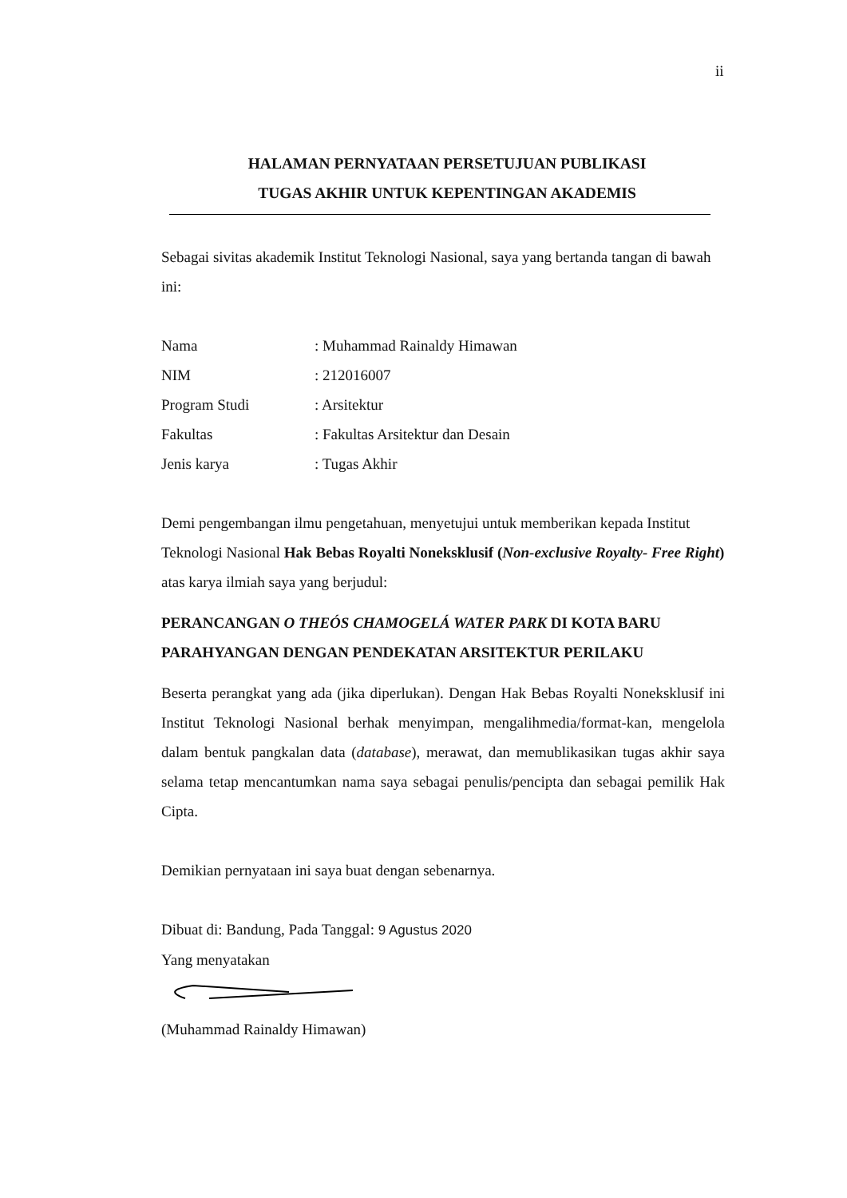ii
HALAMAN PERNYATAAN PERSETUJUAN PUBLIKASI
TUGAS AKHIR UNTUK KEPENTINGAN AKADEMIS
Sebagai sivitas akademik Institut Teknologi Nasional, saya yang bertanda tangan di bawah ini:
| Nama | : Muhammad Rainaldy Himawan |
| NIM | : 212016007 |
| Program Studi | : Arsitektur |
| Fakultas | : Fakultas Arsitektur dan Desain |
| Jenis karya | : Tugas Akhir |
Demi pengembangan ilmu pengetahuan, menyetujui untuk memberikan kepada Institut Teknologi Nasional Hak Bebas Royalti Noneksklusif (Non-exclusive Royalty- Free Right) atas karya ilmiah saya yang berjudul:
PERANCANGAN O THEÓS CHAMOGELÁ WATER PARK DI KOTA BARU PARAHYANGAN DENGAN PENDEKATAN ARSITEKTUR PERILAKU
Beserta perangkat yang ada (jika diperlukan). Dengan Hak Bebas Royalti Noneksklusif ini Institut Teknologi Nasional berhak menyimpan, mengalihmedia/format-kan, mengelola dalam bentuk pangkalan data (database), merawat, dan memublikasikan tugas akhir saya selama tetap mencantumkan nama saya sebagai penulis/pencipta dan sebagai pemilik Hak Cipta.
Demikian pernyataan ini saya buat dengan sebenarnya.
Dibuat di: Bandung, Pada Tanggal: 9 Agustus 2020
Yang menyatakan
(Muhammad Rainaldy Himawan)